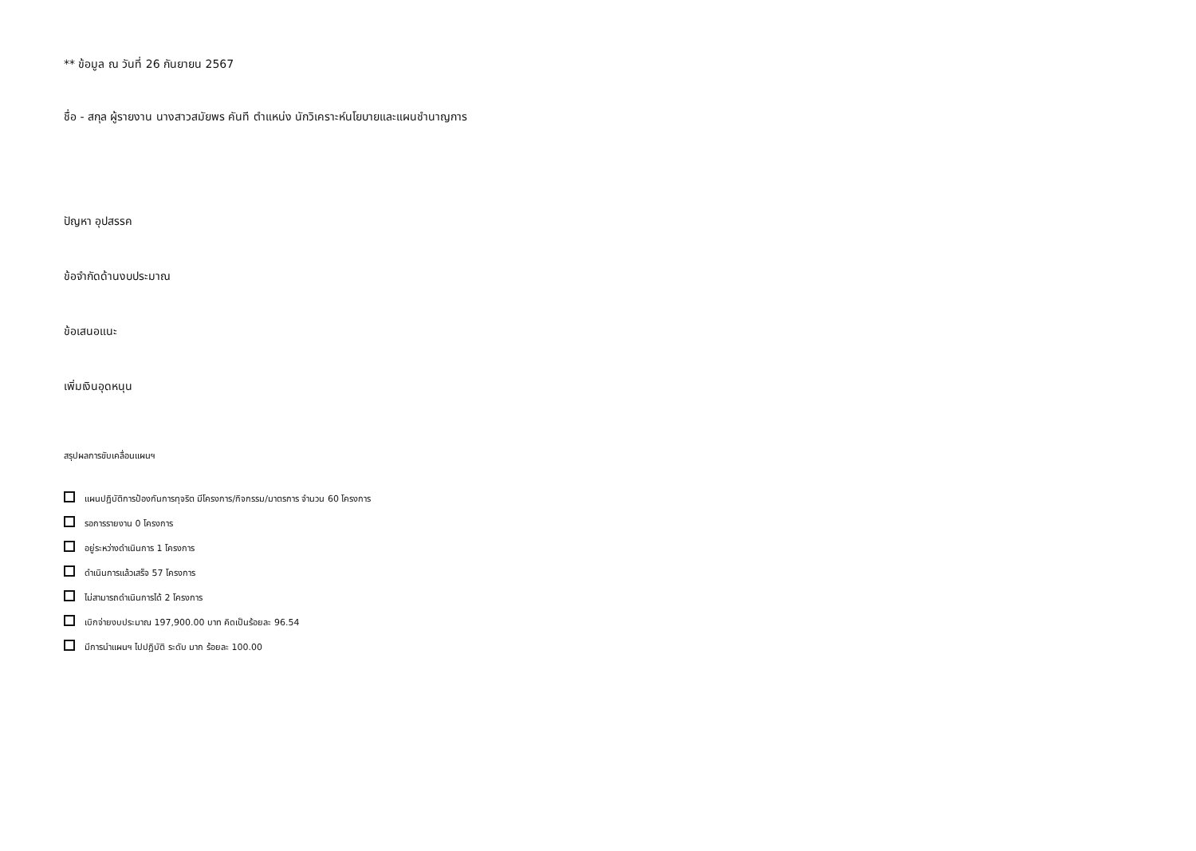** ข้อมูล ณ วันที่ 26 กันยายน 2567
ชื่อ - สกุล ผู้รายงาน นางสาวสมัยพร คันที ตำแหน่ง นักวิเคราะห์นโยบายและแผนชำนาญการ
ปัญหา อุปสรรค
ข้อจำกัดด้านงบประมาณ
ข้อเสนอแนะ
เพิ่มเงินอุดหนุน
สรุปผลการขับเคลื่อนแผนฯ
แผนปฏิบัติการป้องกันการทุจริต มีโครงการ/กิจกรรม/มาตรการ จำนวน 60 โครงการ
รอการรายงาน 0 โครงการ
อยู่ระหว่างดำเนินการ 1 โครงการ
ดำเนินการแล้วเสร็จ 57 โครงการ
ไม่สามารถดำเนินการได้ 2 โครงการ
เบิกจ่ายงบประมาณ 197,900.00 บาท คิดเป็นร้อยละ 96.54
มีการนำแผนฯ ไปปฏิบัติ ระดับ มาก ร้อยละ 100.00